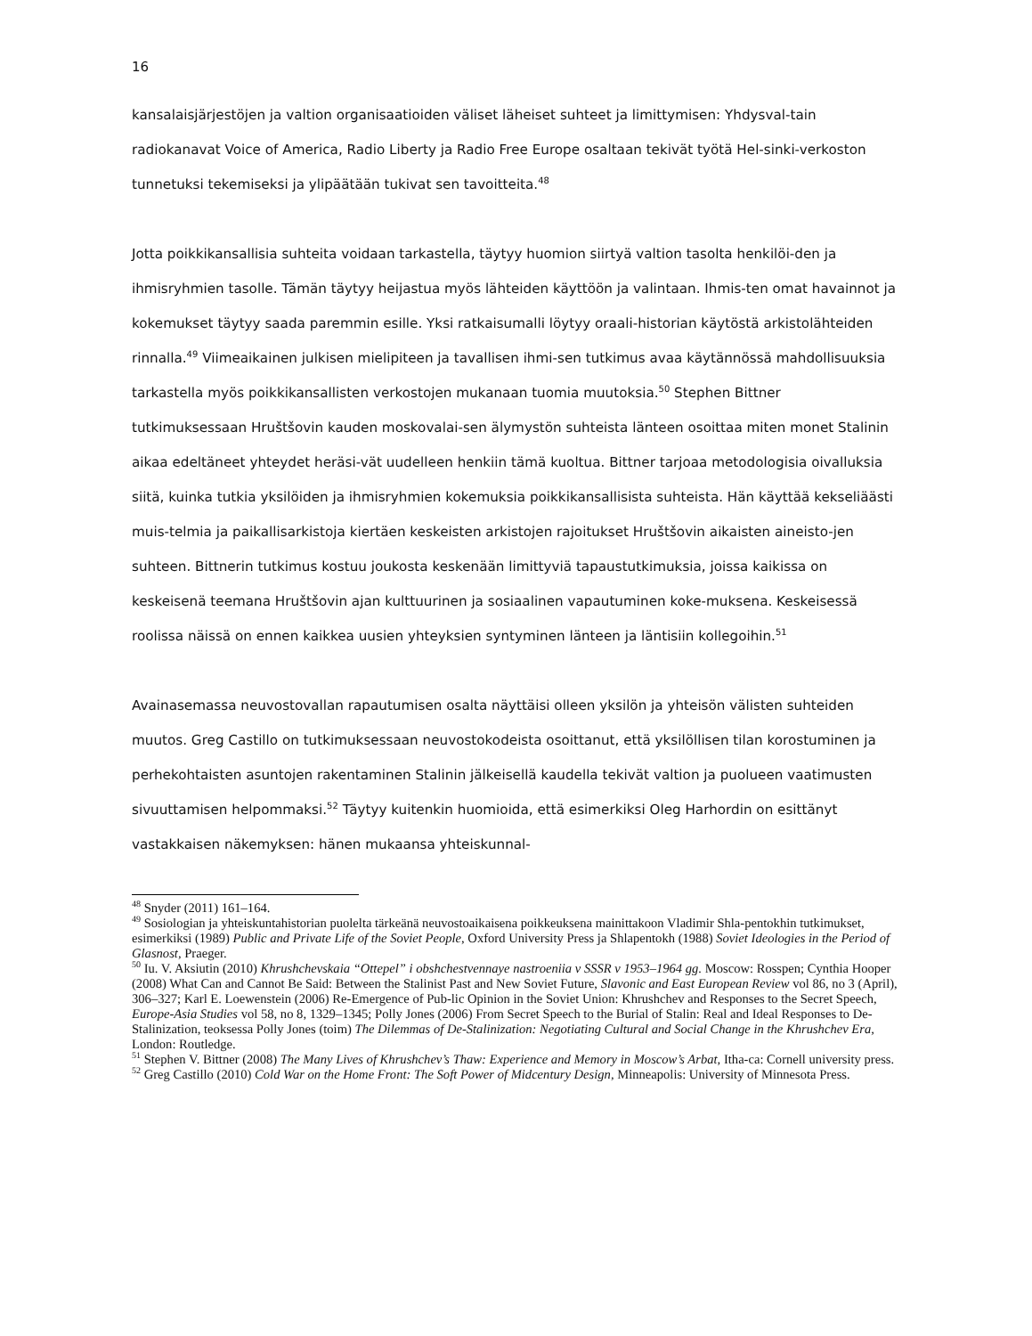16
kansalaisjärjestöjen ja valtion organisaatioiden väliset läheiset suhteet ja limittymisen: Yhdysval-tain radiokanavat Voice of America, Radio Liberty ja Radio Free Europe osaltaan tekivät työtä Hel-sinki-verkoston tunnetuksi tekemiseksi ja ylipäätään tukivat sen tavoitteita.<sup>48</sup>
Jotta poikkikansallisia suhteita voidaan tarkastella, täytyy huomion siirtyä valtion tasolta henkilöi-den ja ihmisryhmien tasolle. Tämän täytyy heijastua myös lähteiden käyttöön ja valintaan. Ihmis-ten omat havainnot ja kokemukset täytyy saada paremmin esille. Yksi ratkaisumalli löytyy oraali-historian käytöstä arkistolähteiden rinnalla.<sup>49</sup> Viimeaikainen julkisen mielipiteen ja tavallisen ihmi-sen tutkimus avaa käytännössä mahdollisuuksia tarkastella myös poikkikansallisten verkostojen mukanaan tuomia muutoksia.<sup>50</sup> Stephen Bittner tutkimuksessaan Hruštšovin kauden moskovalai-sen älymystön suhteista länteen osoittaa miten monet Stalinin aikaa edeltäneet yhteydet heräsi-vät uudelleen henkiin tämä kuoltua. Bittner tarjoaa metodologisia oivalluksia siitä, kuinka tutkia yksilöiden ja ihmisryhmien kokemuksia poikkikansallisista suhteista. Hän käyttää kekseliäästi muis-telmia ja paikallisarkistoja kiertäen keskeisten arkistojen rajoitukset Hruštšovin aikaisten aineisto-jen suhteen. Bittnerin tutkimus kostuu joukosta keskenään limittyviä tapaustutkimuksia, joissa kaikissa on keskeisenä teemana Hruštšovin ajan kulttuurinen ja sosiaalinen vapautuminen koke-muksena. Keskeisessä roolissa näissä on ennen kaikkea uusien yhteyksien syntyminen länteen ja läntisiin kollegoihin.<sup>51</sup>
Avainasemassa neuvostovallan rapautumisen osalta näyttäisi olleen yksilön ja yhteisön välisten suhteiden muutos. Greg Castillo on tutkimuksessaan neuvostokodeista osoittanut, että yksilöllisen tilan korostuminen ja perhekohtaisten asuntojen rakentaminen Stalinin jälkeisellä kaudella tekivät valtion ja puolueen vaatimusten sivuuttamisen helpommaksi.<sup>52</sup> Täytyy kuitenkin huomioida, että esimerkiksi Oleg Harhordin on esittänyt vastakkaisen näkemyksen: hänen mukaansa yhteiskunnal-
<sup>48</sup> Snyder (2011) 161–164.
<sup>49</sup> Sosiologian ja yhteiskuntahistorian puolelta tärkeänä neuvostoaikaisena poikkeuksena mainittakoon Vladimir Shla-pentokhin tutkimukset, esimerkiksi (1989) Public and Private Life of the Soviet People, Oxford University Press ja Shlapentokh (1988) Soviet Ideologies in the Period of Glasnost, Praeger.
<sup>50</sup> Iu. V. Aksiutin (2010) Khrushchevskaia “Ottepel” i obshchestvennaye nastroeniia v SSSR v 1953–1964 gg. Moscow: Rosspen; Cynthia Hooper (2008) What Can and Cannot Be Said: Between the Stalinist Past and New Soviet Future, Slavonic and East European Review vol 86, no 3 (April), 306–327; Karl E. Loewenstein (2006) Re-Emergence of Pub-lic Opinion in the Soviet Union: Khrushchev and Responses to the Secret Speech, Europe-Asia Studies vol 58, no 8, 1329–1345; Polly Jones (2006) From Secret Speech to the Burial of Stalin: Real and Ideal Responses to De-Stalinization, teoksessa Polly Jones (toim) The Dilemmas of De-Stalinization: Negotiating Cultural and Social Change in the Khrushchev Era, London: Routledge.
<sup>51</sup> Stephen V. Bittner (2008) The Many Lives of Khrushchev’s Thaw: Experience and Memory in Moscow’s Arbat, Itha-ca: Cornell university press.
<sup>52</sup> Greg Castillo (2010) Cold War on the Home Front: The Soft Power of Midcentury Design, Minneapolis: University of Minnesota Press.